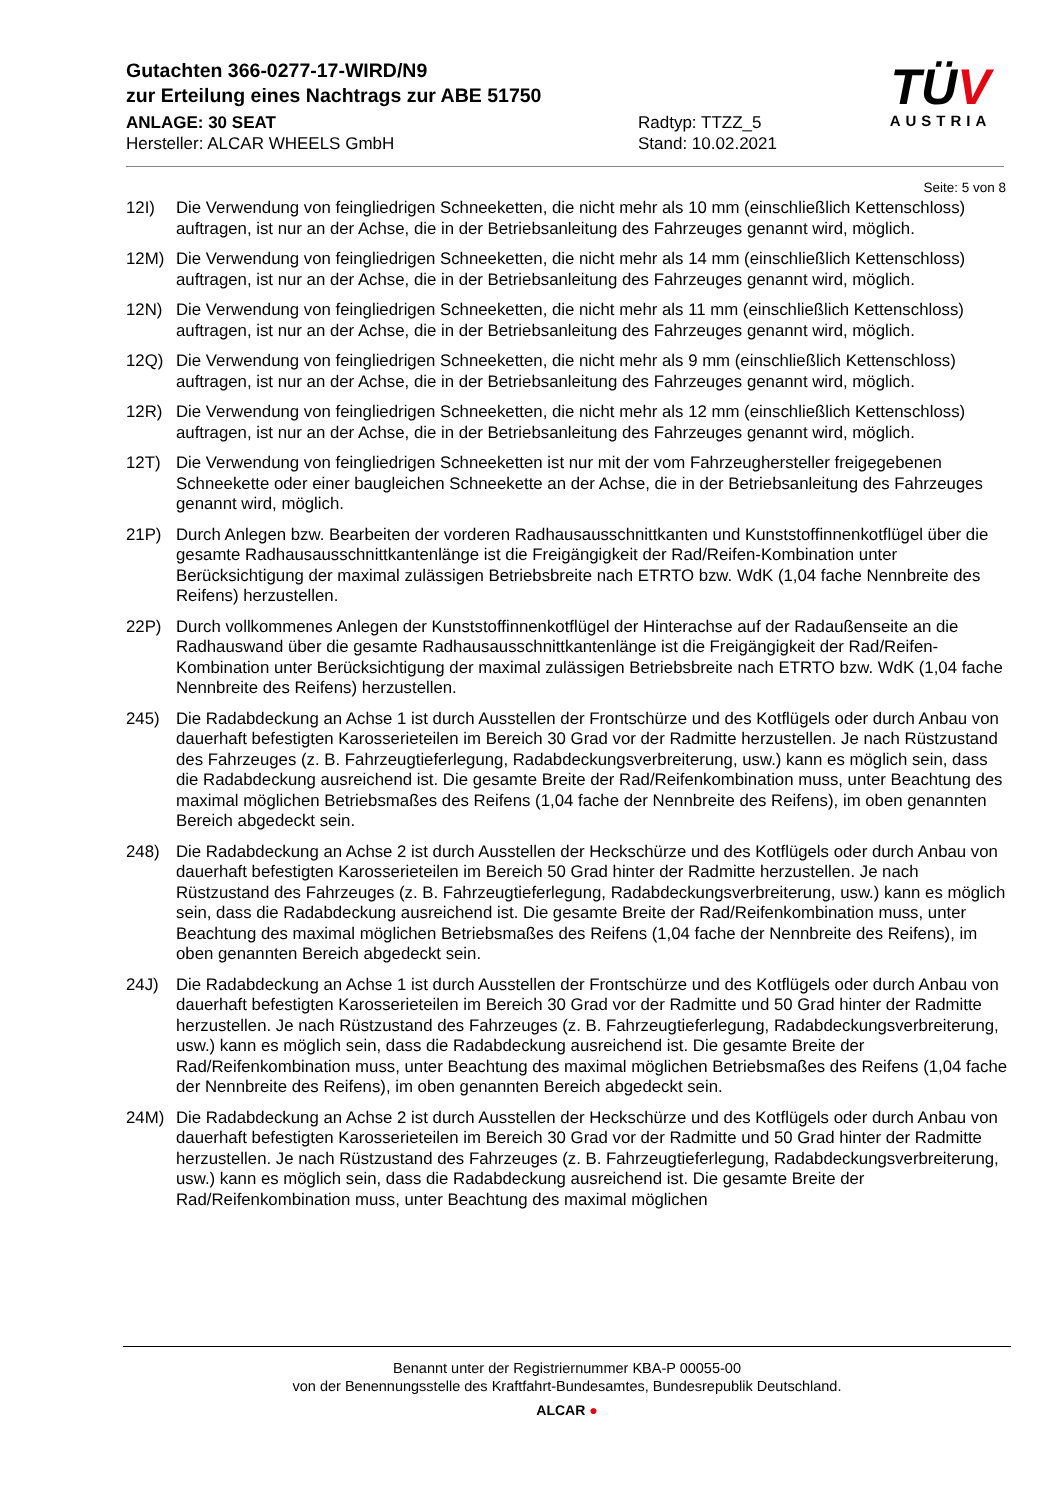Gutachten 366-0277-17-WIRD/N9
zur Erteilung eines Nachtrags zur ABE 51750
ANLAGE: 30 SEAT
Hersteller: ALCAR WHEELS GmbH
Radtyp: TTZZ_5
Stand: 10.02.2021
TÜV
AUSTRIA
Seite: 5 von 8
12I) Die Verwendung von feingliedrigen Schneeketten, die nicht mehr als 10 mm (einschließlich Kettenschloss) auftragen, ist nur an der Achse, die in der Betriebsanleitung des Fahrzeuges genannt wird, möglich.
12M) Die Verwendung von feingliedrigen Schneeketten, die nicht mehr als 14 mm (einschließlich Kettenschloss) auftragen, ist nur an der Achse, die in der Betriebsanleitung des Fahrzeuges genannt wird, möglich.
12N) Die Verwendung von feingliedrigen Schneeketten, die nicht mehr als 11 mm (einschließlich Kettenschloss) auftragen, ist nur an der Achse, die in der Betriebsanleitung des Fahrzeuges genannt wird, möglich.
12Q) Die Verwendung von feingliedrigen Schneeketten, die nicht mehr als 9 mm (einschließlich Kettenschloss) auftragen, ist nur an der Achse, die in der Betriebsanleitung des Fahrzeuges genannt wird, möglich.
12R) Die Verwendung von feingliedrigen Schneeketten, die nicht mehr als 12 mm (einschließlich Kettenschloss) auftragen, ist nur an der Achse, die in der Betriebsanleitung des Fahrzeuges genannt wird, möglich.
12T) Die Verwendung von feingliedrigen Schneeketten ist nur mit der vom Fahrzeughersteller freigegebenen Schneekette oder einer baugleichen Schneekette an der Achse, die in der Betriebsanleitung des Fahrzeuges genannt wird, möglich.
21P) Durch Anlegen bzw. Bearbeiten der vorderen Radhausausschnittkanten und Kunststoffinnenkotflügel über die gesamte Radhausausschnittkantenlänge ist die Freigängigkeit der Rad/Reifen-Kombination unter Berücksichtigung der maximal zulässigen Betriebsbreite nach ETRTO bzw. WdK (1,04 fache Nennbreite des Reifens) herzustellen.
22P) Durch vollkommenes Anlegen der Kunststoffinnenkotflügel der Hinterachse auf der Radaußenseite an die Radhauswand über die gesamte Radhausausschnittkantenlänge ist die Freigängigkeit der Rad/Reifen-Kombination unter Berücksichtigung der maximal zulässigen Betriebsbreite nach ETRTO bzw. WdK (1,04 fache Nennbreite des Reifens) herzustellen.
245) Die Radabdeckung an Achse 1 ist durch Ausstellen der Frontschürze und des Kotflügels oder durch Anbau von dauerhaft befestigten Karosserieteilen im Bereich 30 Grad vor der Radmitte herzustellen. Je nach Rüstzustand des Fahrzeuges (z. B. Fahrzeugtieferlegung, Radabdeckungsverbreiterung, usw.) kann es möglich sein, dass die Radabdeckung ausreichend ist. Die gesamte Breite der Rad/Reifenkombination muss, unter Beachtung des maximal möglichen Betriebsmaßes des Reifens (1,04 fache der Nennbreite des Reifens), im oben genannten Bereich abgedeckt sein.
248) Die Radabdeckung an Achse 2 ist durch Ausstellen der Heckschürze und des Kotflügels oder durch Anbau von dauerhaft befestigten Karosserieteilen im Bereich 50 Grad hinter der Radmitte herzustellen. Je nach Rüstzustand des Fahrzeuges (z. B. Fahrzeugtieferlegung, Radabdeckungsverbreiterung, usw.) kann es möglich sein, dass die Radabdeckung ausreichend ist. Die gesamte Breite der Rad/Reifenkombination muss, unter Beachtung des maximal möglichen Betriebsmaßes des Reifens (1,04 fache der Nennbreite des Reifens), im oben genannten Bereich abgedeckt sein.
24J) Die Radabdeckung an Achse 1 ist durch Ausstellen der Frontschürze und des Kotflügels oder durch Anbau von dauerhaft befestigten Karosserieteilen im Bereich 30 Grad vor der Radmitte und 50 Grad hinter der Radmitte herzustellen. Je nach Rüstzustand des Fahrzeuges (z. B. Fahrzeugtieferlegung, Radabdeckungsverbreiterung, usw.) kann es möglich sein, dass die Radabdeckung ausreichend ist. Die gesamte Breite der Rad/Reifenkombination muss, unter Beachtung des maximal möglichen Betriebsmaßes des Reifens (1,04 fache der Nennbreite des Reifens), im oben genannten Bereich abgedeckt sein.
24M) Die Radabdeckung an Achse 2 ist durch Ausstellen der Heckschürze und des Kotflügels oder durch Anbau von dauerhaft befestigten Karosserieteilen im Bereich 30 Grad vor der Radmitte und 50 Grad hinter der Radmitte herzustellen. Je nach Rüstzustand des Fahrzeuges (z. B. Fahrzeugtieferlegung, Radabdeckungsverbreiterung, usw.) kann es möglich sein, dass die Radabdeckung ausreichend ist. Die gesamte Breite der Rad/Reifenkombination muss, unter Beachtung des maximal möglichen
Benannt unter der Registriernummer KBA-P 00055-00
von der Benennungsstelle des Kraftfahrt-Bundesamtes, Bundesrepublik Deutschland.
ALCAR ●